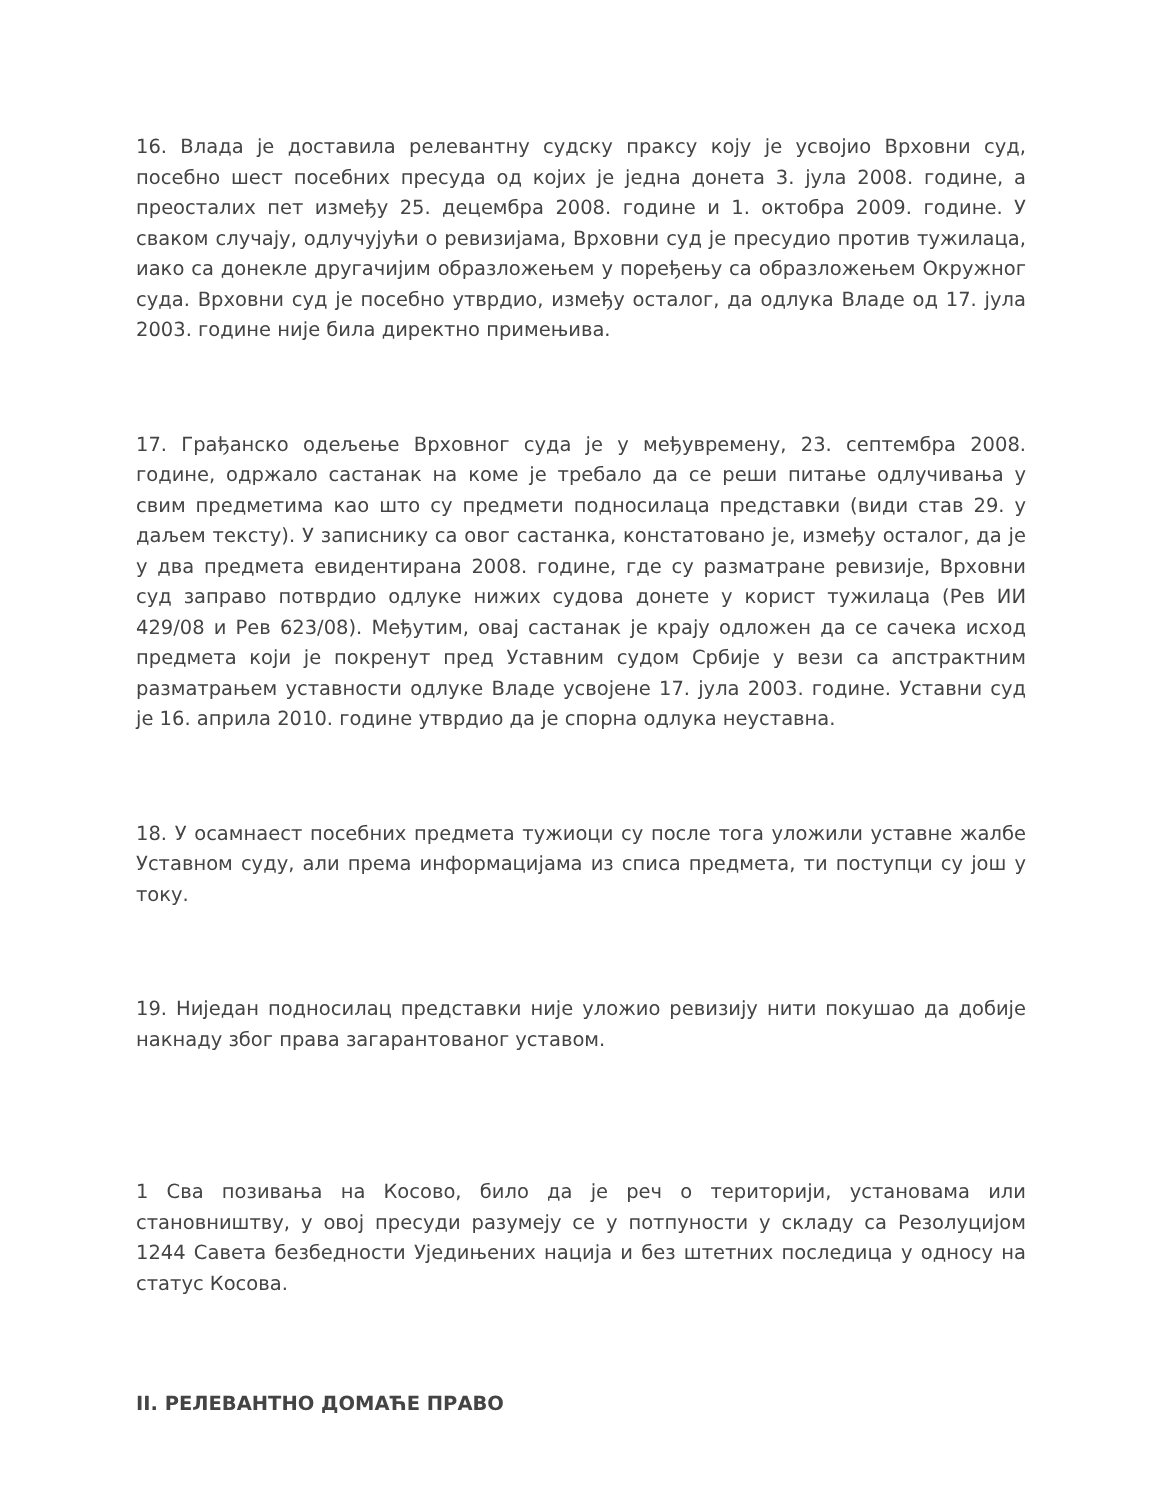16. Влада је доставила релевантну судску праксу коју је усвојио Врховни суд, посебно шест посебних пресуда од којих је једна донета 3. јула 2008. године, а преосталих пет између 25. децембра 2008. године и 1. октобра 2009. године. У сваком случају, одлучујући о ревизијама, Врховни суд је пресудио против тужилаца, иако са донекле другачијим образложењем у поређењу са образложењем Окружног суда. Врховни суд је посебно утврдио, између осталог, да одлука Владе од 17. јула 2003. године није била директно примењива.
17. Грађанско одељење Врховног суда је у међувремену, 23. септембра 2008. године, одржало састанак на коме је требало да се реши питање одлучивања у свим предметима као што су предмети подносилаца представки (види став 29. у даљем тексту). У записнику са овог састанка, констатовано је, између осталог, да је у два предмета евидентирана 2008. године, где су разматране ревизије, Врховни суд заправо потврдио одлуке нижих судова донете у корист тужилаца (Рев ИИ 429/08 и Рев 623/08). Међутим, овај састанак је крају одложен да се сачека исход предмета који је покренут пред Уставним судом Србије у вези са апстрактним разматрањем уставности одлуке Владе усвојене 17. јула 2003. године. Уставни суд је 16. априла 2010. године утврдио да је спорна одлука неуставна.
18. У осамнаест посебних предмета тужиоци су после тога уложили уставне жалбе Уставном суду, али према информацијама из списа предмета, ти поступци су још у току.
19. Ниједан подносилац представки није уложио ревизију нити покушао да добије накнаду због права загарантованог уставом.
1 Сва позивања на Косово, било да је реч о територији, установама или становништву, у овој пресуди разумеју се у потпуности у складу са Резолуцијом 1244 Савета безбедности Уједињених нација и без штетних последица у односу на статус Косова.
II. РЕЛЕВАНТНО ДОМАЋЕ ПРАВО